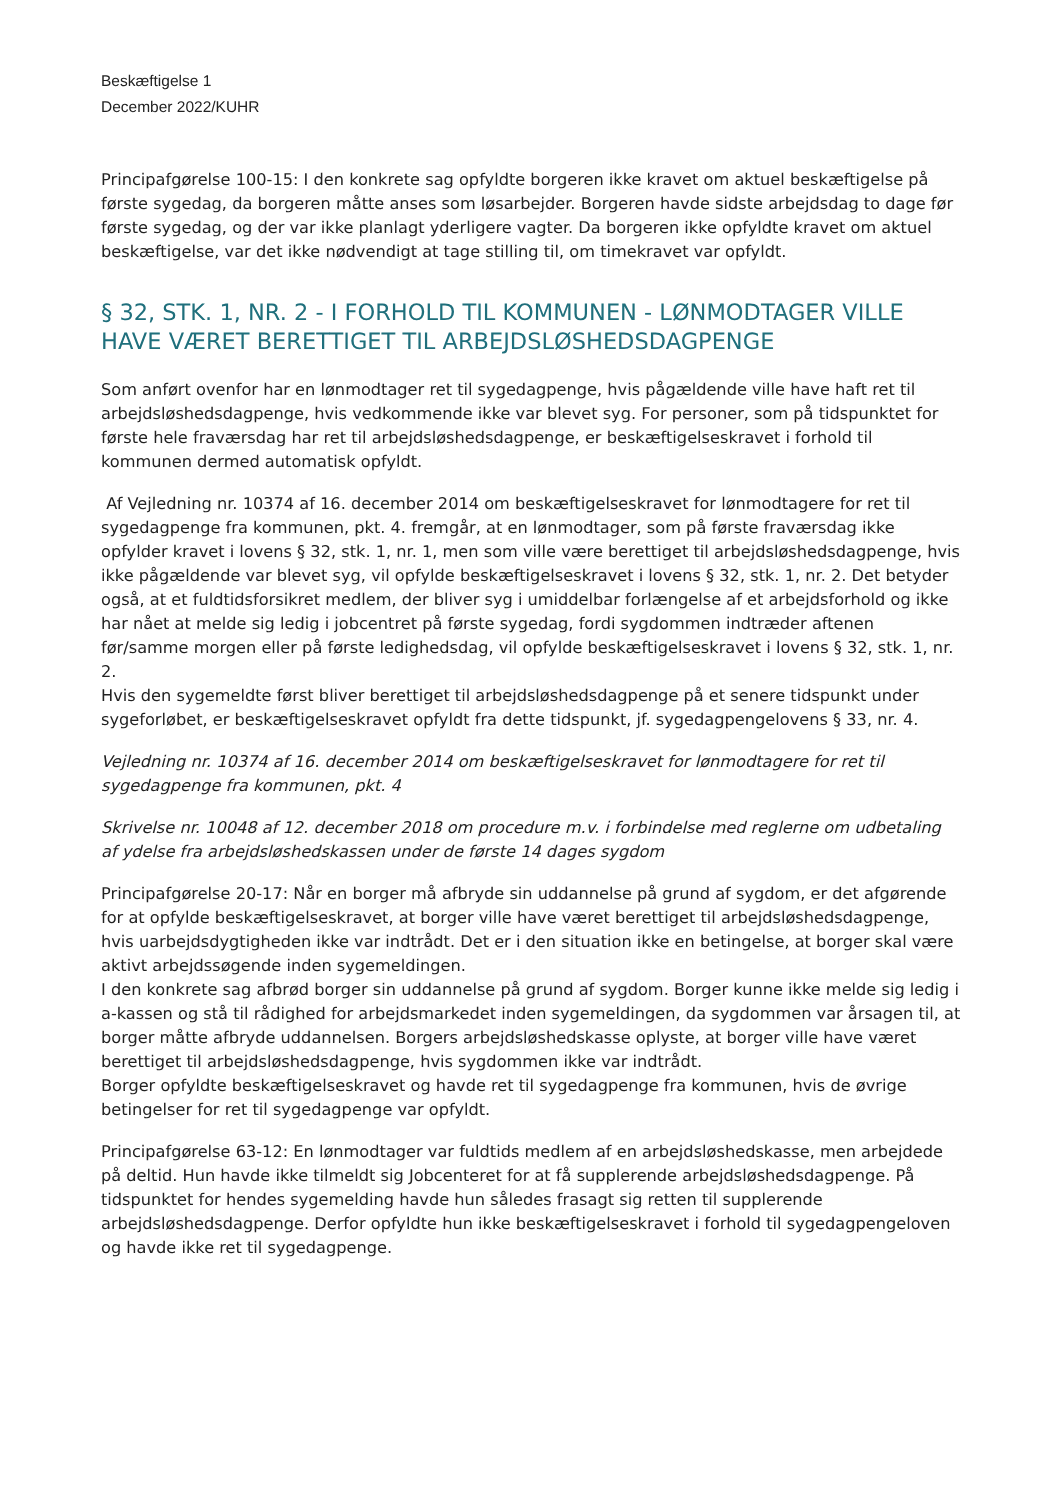Beskæftigelse 1
December 2022/KUHR
Principafgørelse 100-15: I den konkrete sag opfyldte borgeren ikke kravet om aktuel beskæftigelse på første sygedag, da borgeren måtte anses som løsarbejder. Borgeren havde sidste arbejdsdag to dage før første sygedag, og der var ikke planlagt yderligere vagter. Da borgeren ikke opfyldte kravet om aktuel beskæftigelse, var det ikke nødvendigt at tage stilling til, om timekravet var opfyldt.
§ 32, STK. 1, NR. 2 - I FORHOLD TIL KOMMUNEN - LØNMODTAGER VILLE HAVE VÆRET BERETTIGET TIL ARBEJDSLØSHEDSDAGPENGE
Som anført ovenfor har en lønmodtager ret til sygedagpenge, hvis pågældende ville have haft ret til arbejdsløshedsdagpenge, hvis vedkommende ikke var blevet syg. For personer, som på tidspunktet for første hele fraværsdag har ret til arbejdsløshedsdagpenge, er beskæftigelseskravet i forhold til kommunen dermed automatisk opfyldt.
Af Vejledning nr. 10374 af 16. december 2014 om beskæftigelseskravet for lønmodtagere for ret til sygedagpenge fra kommunen, pkt. 4. fremgår, at en lønmodtager, som på første fraværsdag ikke opfylder kravet i lovens § 32, stk. 1, nr. 1, men som ville være berettiget til arbejdsløshedsdagpenge, hvis ikke pågældende var blevet syg, vil opfylde beskæftigelseskravet i lovens § 32, stk. 1, nr. 2. Det betyder også, at et fuldtidsforsikret medlem, der bliver syg i umiddelbar forlængelse af et arbejdsforhold og ikke har nået at melde sig ledig i jobcentret på første sygedag, fordi sygdommen indtræder aftenen før/samme morgen eller på første ledighedsdag, vil opfylde beskæftigelseskravet i lovens § 32, stk. 1, nr. 2.
Hvis den sygemeldte først bliver berettiget til arbejdsløshedsdagpenge på et senere tidspunkt under sygeforløbet, er beskæftigelseskravet opfyldt fra dette tidspunkt, jf. sygedagpengelovens § 33, nr. 4.
Vejledning nr. 10374 af 16. december 2014 om beskæftigelseskravet for lønmodtagere for ret til sygedagpenge fra kommunen, pkt. 4
Skrivelse nr. 10048 af 12. december 2018 om procedure m.v. i forbindelse med reglerne om udbetaling af ydelse fra arbejdsløshedskassen under de første 14 dages sygdom
Principafgørelse 20-17: Når en borger må afbryde sin uddannelse på grund af sygdom, er det afgørende for at opfylde beskæftigelseskravet, at borger ville have været berettiget til arbejdsløshedsdagpenge, hvis uarbejdsdygtigheden ikke var indtrådt. Det er i den situation ikke en betingelse, at borger skal være aktivt arbejdssøgende inden sygemeldingen.
I den konkrete sag afbrød borger sin uddannelse på grund af sygdom. Borger kunne ikke melde sig ledig i a-kassen og stå til rådighed for arbejdsmarkedet inden sygemeldingen, da sygdommen var årsagen til, at borger måtte afbryde uddannelsen. Borgers arbejdsløshedskasse oplyste, at borger ville have været berettiget til arbejdsløshedsdagpenge, hvis sygdommen ikke var indtrådt.
Borger opfyldte beskæftigelseskravet og havde ret til sygedagpenge fra kommunen, hvis de øvrige betingelser for ret til sygedagpenge var opfyldt.
Principafgørelse 63-12: En lønmodtager var fuldtids medlem af en arbejdsløshedskasse, men arbejdede på deltid. Hun havde ikke tilmeldt sig Jobcenteret for at få supplerende arbejdsløshedsdagpenge. På tidspunktet for hendes sygemelding havde hun således frasagt sig retten til supplerende arbejdsløshedsdagpenge. Derfor opfyldte hun ikke beskæftigelseskravet i forhold til sygedagpengeloven og havde ikke ret til sygedagpenge.